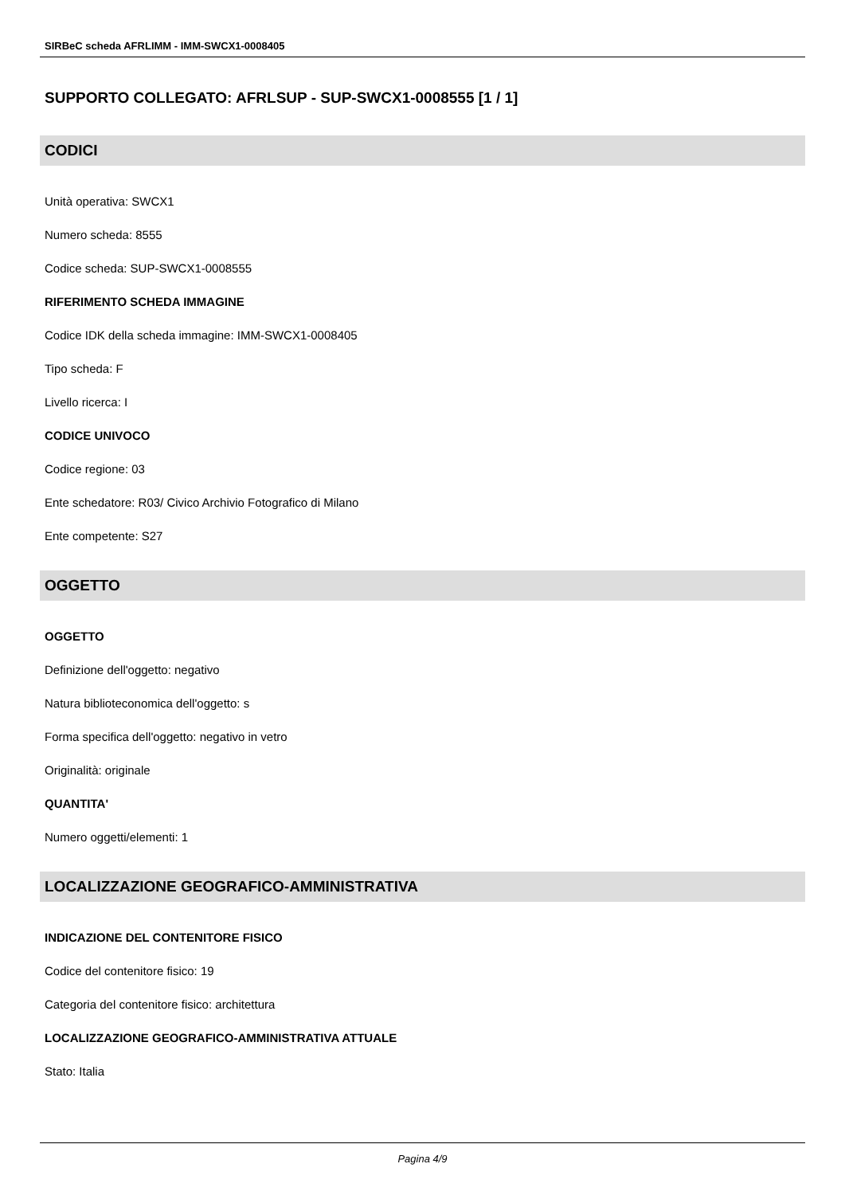SIRBeC scheda AFRLIMM - IMM-SWCX1-0008405
SUPPORTO COLLEGATO: AFRLSUP - SUP-SWCX1-0008555 [1 / 1]
CODICI
Unità operativa: SWCX1
Numero scheda: 8555
Codice scheda: SUP-SWCX1-0008555
RIFERIMENTO SCHEDA IMMAGINE
Codice IDK della scheda immagine: IMM-SWCX1-0008405
Tipo scheda: F
Livello ricerca: I
CODICE UNIVOCO
Codice regione: 03
Ente schedatore: R03/ Civico Archivio Fotografico di Milano
Ente competente: S27
OGGETTO
OGGETTO
Definizione dell'oggetto: negativo
Natura biblioteconomica dell'oggetto: s
Forma specifica dell'oggetto: negativo in vetro
Originalità: originale
QUANTITA'
Numero oggetti/elementi: 1
LOCALIZZAZIONE GEOGRAFICO-AMMINISTRATIVA
INDICAZIONE DEL CONTENITORE FISICO
Codice del contenitore fisico: 19
Categoria del contenitore fisico: architettura
LOCALIZZAZIONE GEOGRAFICO-AMMINISTRATIVA ATTUALE
Stato: Italia
Pagina 4/9